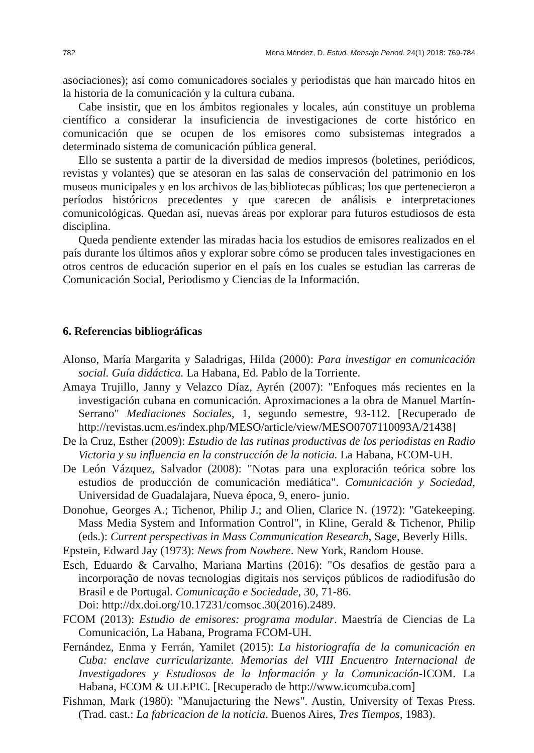782 Mena Méndez, D. Estud. Mensaje Period. 24(1) 2018: 769-784
asociaciones); así como comunicadores sociales y periodistas que han marcado hitos en la historia de la comunicación y la cultura cubana.
Cabe insistir, que en los ámbitos regionales y locales, aún constituye un problema científico a considerar la insuficiencia de investigaciones de corte histórico en comunicación que se ocupen de los emisores como subsistemas integrados a determinado sistema de comunicación pública general.
Ello se sustenta a partir de la diversidad de medios impresos (boletines, periódicos, revistas y volantes) que se atesoran en las salas de conservación del patrimonio en los museos municipales y en los archivos de las bibliotecas públicas; los que pertenecieron a períodos históricos precedentes y que carecen de análisis e interpretaciones comunicológicas. Quedan así, nuevas áreas por explorar para futuros estudiosos de esta disciplina.
Queda pendiente extender las miradas hacia los estudios de emisores realizados en el país durante los últimos años y explorar sobre cómo se producen tales investigaciones en otros centros de educación superior en el país en los cuales se estudian las carreras de Comunicación Social, Periodismo y Ciencias de la Información.
6. Referencias bibliográficas
Alonso, María Margarita y Saladrigas, Hilda (2000): Para investigar en comunicación social. Guía didáctica. La Habana, Ed. Pablo de la Torriente.
Amaya Trujillo, Janny y Velazco Díaz, Ayrén (2007): "Enfoques más recientes en la investigación cubana en comunicación. Aproximaciones a la obra de Manuel Martín-Serrano" Mediaciones Sociales, 1, segundo semestre, 93-112. [Recuperado de http://revistas.ucm.es/index.php/MESO/article/view/MESO0707110093A/21438]
De la Cruz, Esther (2009): Estudio de las rutinas productivas de los periodistas en Radio Victoria y su influencia en la construcción de la noticia. La Habana, FCOM-UH.
De León Vázquez, Salvador (2008): "Notas para una exploración teórica sobre los estudios de producción de comunicación mediática". Comunicación y Sociedad, Universidad de Guadalajara, Nueva época, 9, enero- junio.
Donohue, Georges A.; Tichenor, Philip J.; and Olien, Clarice N. (1972): "Gatekeeping. Mass Media System and Information Control", in Kline, Gerald & Tichenor, Philip (eds.): Current perspectivas in Mass Communication Research, Sage, Beverly Hills.
Epstein, Edward Jay (1973): News from Nowhere. New York, Random House.
Esch, Eduardo & Carvalho, Mariana Martins (2016): "Os desafios de gestão para a incorporação de novas tecnologias digitais nos serviços públicos de radiodifusão do Brasil e de Portugal. Comunicação e Sociedade, 30, 71-86.
Doi: http://dx.doi.org/10.17231/comsoc.30(2016).2489.
FCOM (2013): Estudio de emisores: programa modular. Maestría de Ciencias de La Comunicación, La Habana, Programa FCOM-UH.
Fernández, Enma y Ferrán, Yamilet (2015): La historiografía de la comunicación en Cuba: enclave curricularizante. Memorias del VIII Encuentro Internacional de Investigadores y Estudiosos de la Información y la Comunicación-ICOM. La Habana, FCOM & ULEPIC. [Recuperado de http://www.icomcuba.com]
Fishman, Mark (1980): "Manujacturing the News". Austin, University of Texas Press. (Trad. cast.: La fabricacion de la noticia. Buenos Aires, Tres Tiempos, 1983).